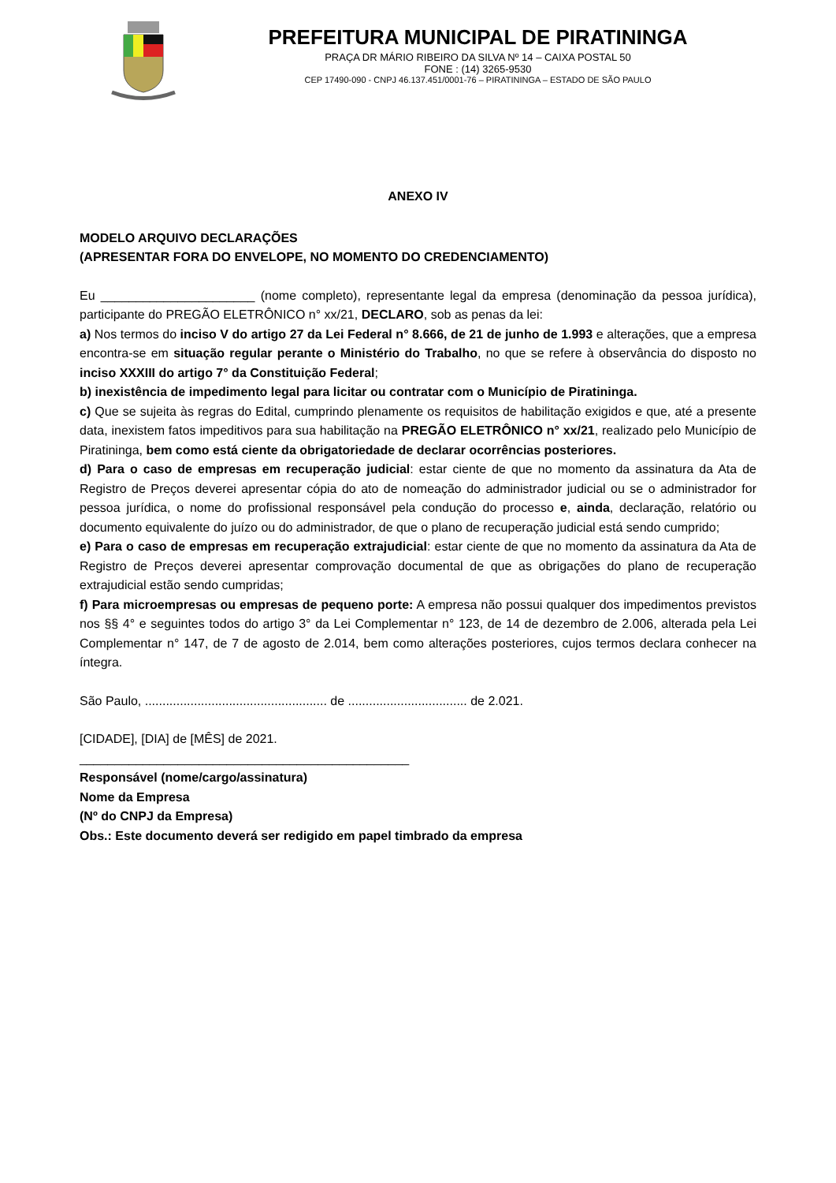PREFEITURA MUNICIPAL DE PIRATININGA
PRAÇA DR MÁRIO RIBEIRO DA SILVA Nº 14 – CAIXA POSTAL 50
FONE : (14) 3265-9530
CEP 17490-090 - CNPJ 46.137.451/0001-76 – PIRATININGA – ESTADO DE SÃO PAULO
ANEXO IV
MODELO ARQUIVO DECLARAÇÕES
(APRESENTAR FORA DO ENVELOPE, NO MOMENTO DO CREDENCIAMENTO)
Eu ______________________ (nome completo), representante legal da empresa (denominação da pessoa jurídica), participante do PREGÃO ELETRÔNICO n° xx/21, DECLARO, sob as penas da lei:
a) Nos termos do inciso V do artigo 27 da Lei Federal n° 8.666, de 21 de junho de 1.993 e alterações, que a empresa encontra-se em situação regular perante o Ministério do Trabalho, no que se refere à observância do disposto no inciso XXXIII do artigo 7° da Constituição Federal;
b) inexistência de impedimento legal para licitar ou contratar com o Município de Piratininga.
c) Que se sujeita às regras do Edital, cumprindo plenamente os requisitos de habilitação exigidos e que, até a presente data, inexistem fatos impeditivos para sua habilitação na PREGÃO ELETRÔNICO n° xx/21, realizado pelo Município de Piratininga, bem como está ciente da obrigatoriedade de declarar ocorrências posteriores.
d) Para o caso de empresas em recuperação judicial: estar ciente de que no momento da assinatura da Ata de Registro de Preços deverei apresentar cópia do ato de nomeação do administrador judicial ou se o administrador for pessoa jurídica, o nome do profissional responsável pela condução do processo e, ainda, declaração, relatório ou documento equivalente do juízo ou do administrador, de que o plano de recuperação judicial está sendo cumprido;
e) Para o caso de empresas em recuperação extrajudicial: estar ciente de que no momento da assinatura da Ata de Registro de Preços deverei apresentar comprovação documental de que as obrigações do plano de recuperação extrajudicial estão sendo cumpridas;
f) Para microempresas ou empresas de pequeno porte: A empresa não possui qualquer dos impedimentos previstos nos §§ 4° e seguintes todos do artigo 3° da Lei Complementar n° 123, de 14 de dezembro de 2.006, alterada pela Lei Complementar n° 147, de 7 de agosto de 2.014, bem como alterações posteriores, cujos termos declara conhecer na íntegra.
São Paulo, .................................................... de .................................. de 2.021.
[CIDADE], [DIA] de [MÊS] de 2021.
_______________________________________________
Responsável (nome/cargo/assinatura)
Nome da Empresa
(Nº do CNPJ da Empresa)
Obs.: Este documento deverá ser redigido em papel timbrado da empresa